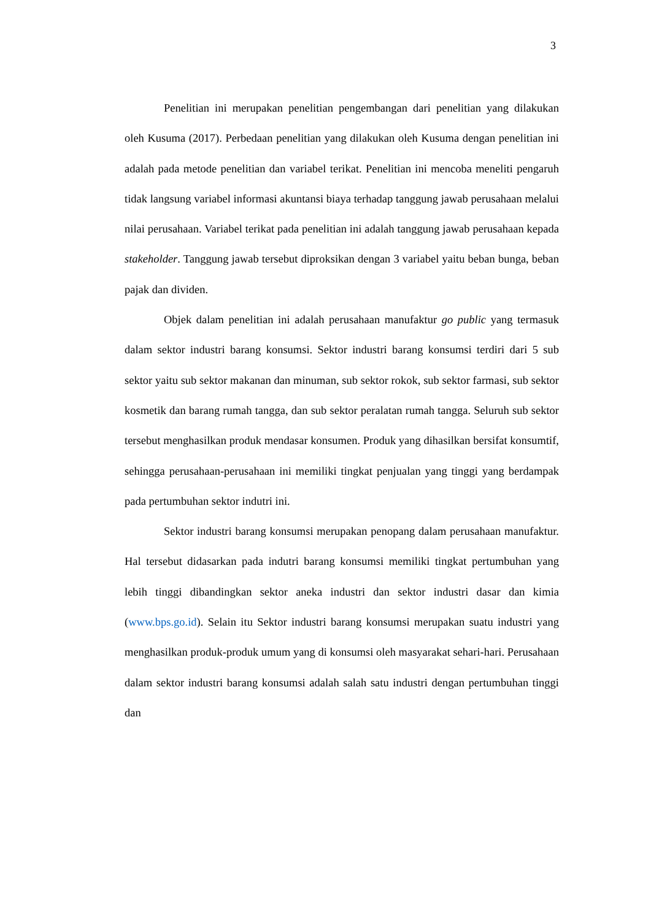3
Penelitian ini merupakan penelitian pengembangan dari penelitian yang dilakukan oleh Kusuma (2017). Perbedaan penelitian yang dilakukan oleh Kusuma dengan penelitian ini adalah pada metode penelitian dan variabel terikat. Penelitian ini mencoba meneliti pengaruh tidak langsung variabel informasi akuntansi biaya terhadap tanggung jawab perusahaan melalui nilai perusahaan. Variabel terikat pada penelitian ini adalah tanggung jawab perusahaan kepada stakeholder. Tanggung jawab tersebut diproksikan dengan 3 variabel yaitu beban bunga, beban pajak dan dividen.
Objek dalam penelitian ini adalah perusahaan manufaktur go public yang termasuk dalam sektor industri barang konsumsi. Sektor industri barang konsumsi terdiri dari 5 sub sektor yaitu sub sektor makanan dan minuman, sub sektor rokok, sub sektor farmasi, sub sektor kosmetik dan barang rumah tangga, dan sub sektor peralatan rumah tangga. Seluruh sub sektor tersebut menghasilkan produk mendasar konsumen. Produk yang dihasilkan bersifat konsumtif, sehingga perusahaan-perusahaan ini memiliki tingkat penjualan yang tinggi yang berdampak pada pertumbuhan sektor indutri ini.
Sektor industri barang konsumsi merupakan penopang dalam perusahaan manufaktur. Hal tersebut didasarkan pada indutri barang konsumsi memiliki tingkat pertumbuhan yang lebih tinggi dibandingkan sektor aneka industri dan sektor industri dasar dan kimia (www.bps.go.id). Selain itu Sektor industri barang konsumsi merupakan suatu industri yang menghasilkan produk-produk umum yang di konsumsi oleh masyarakat sehari-hari. Perusahaan dalam sektor industri barang konsumsi adalah salah satu industri dengan pertumbuhan tinggi dan